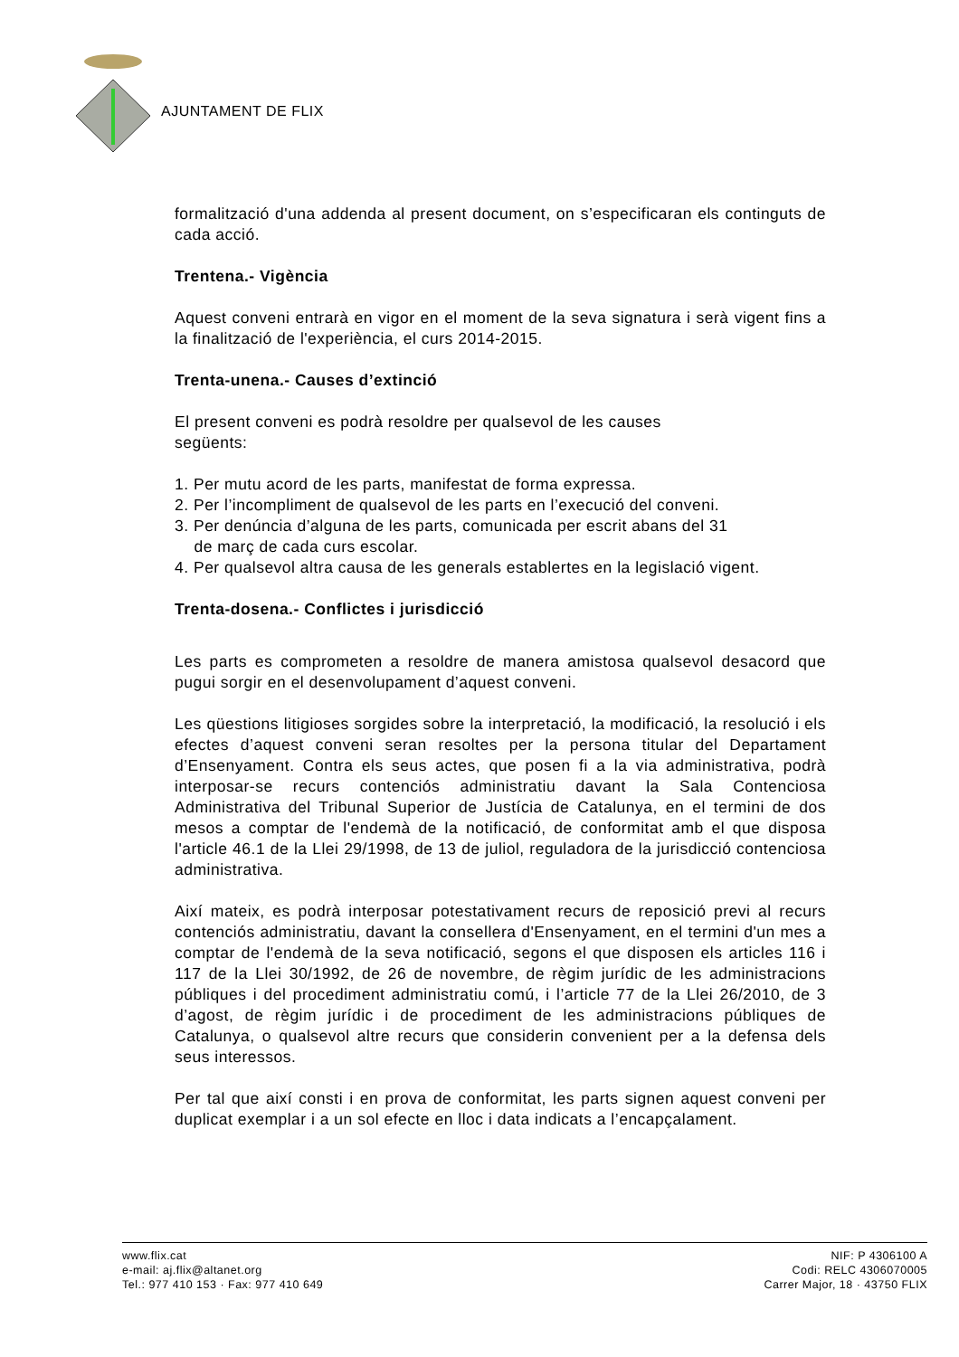AJUNTAMENT DE FLIX
formalització d'una addenda al present document, on s’especificaran els continguts de cada acció.
Trentena.- Vigència
Aquest conveni entrarà en vigor en el moment de la seva signatura i serà vigent fins a la finalització de l'experiència, el curs 2014-2015.
Trenta-unena.- Causes d’extinció
El present conveni es podrà resoldre per qualsevol de les causes
següents:
1. Per mutu acord de les parts, manifestat de forma expressa.
2. Per l’incompliment de qualsevol de les parts en l’execució del conveni.
3. Per denúncia d’alguna de les parts, comunicada per escrit abans del 31
de març de cada curs escolar.
4. Per qualsevol altra causa de les generals establertes en la legislació vigent.
Trenta-dosena.- Conflictes i jurisdicció
Les parts es comprometen a resoldre de manera amistosa qualsevol desacord que pugui sorgir en el desenvolupament d’aquest conveni.
Les qüestions litigioses sorgides sobre la interpretació, la modificació, la resolució i els efectes d’aquest conveni seran resoltes per la persona titular del Departament d’Ensenyament. Contra els seus actes, que posen fi a la via administrativa, podrà interposar-se recurs contenciós administratiu davant la Sala Contenciosa Administrativa del Tribunal Superior de Justícia de Catalunya, en el termini de dos mesos a comptar de l'endemà de la notificació, de conformitat amb el que disposa l'article 46.1 de la Llei 29/1998, de 13 de juliol, reguladora de la jurisdicció contenciosa administrativa.
Així mateix, es podrà interposar potestativament recurs de reposició previ al recurs contenciós administratiu, davant la consellera d'Ensenyament, en el termini d'un mes a comptar de l'endemà de la seva notificació, segons el que disposen els articles 116 i 117 de la Llei 30/1992, de 26 de novembre, de règim jurídic de les administracions públiques i del procediment administratiu comú, i l’article 77 de la Llei 26/2010, de 3 d’agost, de règim jurídic i de procediment de les administracions públiques de Catalunya, o qualsevol altre recurs que considerin convenient per a la defensa dels seus interessos.
Per tal que així consti i en prova de conformitat, les parts signen aquest conveni per duplicat exemplar i a un sol efecte en lloc i data indicats a l’encapçalament.
www.flix.cat
e-mail: aj.flix@altanet.org
Tel.: 977 410 153 · Fax: 977 410 649
NIF: P 4306100 A
Codi: RELC 4306070005
Carrer Major, 18 · 43750 FLIX